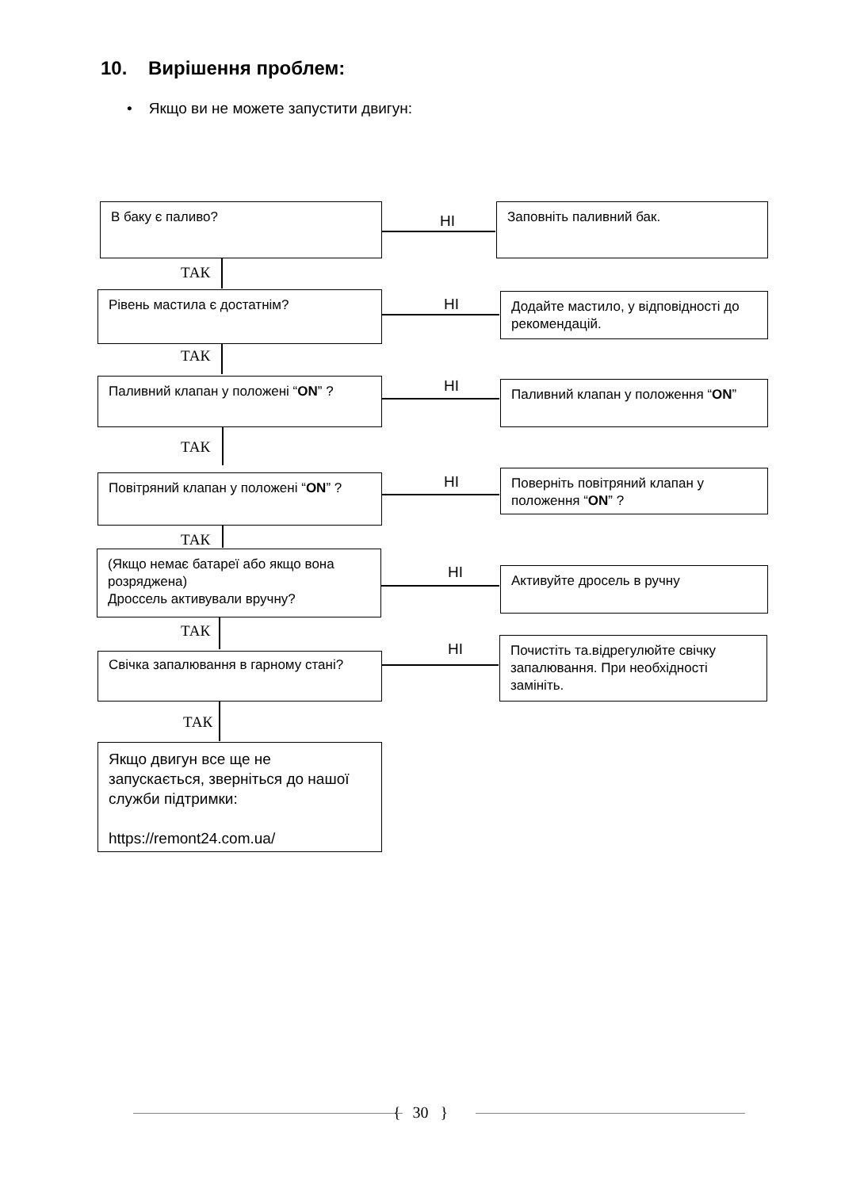10. Вирішення проблем:
• Якщо ви не можете запустити двигун:
В баку є паливо?
НІ
Заповніть паливний бак.
ТАК
Рівень мастила є достатнім? НІ
Додайте мастило, у відповідності до рекомендацій.
ТАК
Паливний клапан у положені “ON” ? НІ Паливний клапан у положення “ON”
ТАК
Повітряний клапан у положені “ON” ? НІ
Поверніть повітряний клапан у положення “ON” ?
ТАК
(Якщо немає батареї або якщо вона розряджена)
Дроссель активували вручну?
НІ Активуйте дросель в ручну
ТАК
Свічка запалювання в гарному стані?
НІ
Почистіть та.відрегулюйте свічку запалювання. При необхідності замініть.
ТАК
Якщо двигун все ще не запускається, зверніться до нашої служби підтримки:
https://remont24.com.ua/
{ 30 }